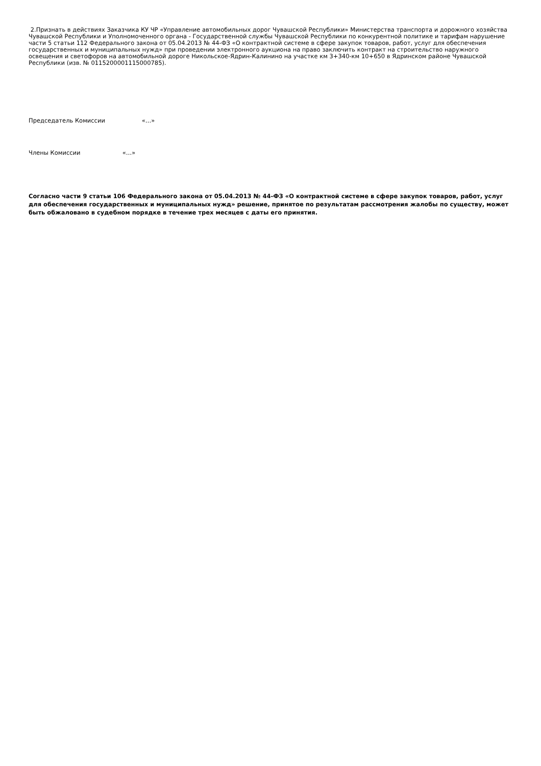2.Признать в действиях Заказчика КУ ЧР «Управление автомобильных дорог Чувашской Республики» Министерства транспорта и дорожного хозяйства Чувашской Республики и Уполномоченного органа - Государственной службы Чувашской Республики по конкурентной политике и тарифам нарушение части 5 статьи 112 Федерального закона от 05.04.2013 № 44-ФЗ «О контрактной системе в сфере закупок товаров, работ, услуг для обеспечения государственных и муниципальных нужд» при проведении электронного аукциона на право заключить контракт на строительство наружного освещения и светофоров на автомобильной дороге Никольское-Ядрин-Калинино на участке км 3+340-км 10+650 в Ядринском районе Чувашской Республики (изв. № 0115200001115000785).
Председатель Комиссии «…»
Члены Комиссии «…»
Согласно части 9 статьи 106 Федерального закона от 05.04.2013 № 44-ФЗ «О контрактной системе в сфере закупок товаров, работ, услуг для обеспечения государственных и муниципальных нужд» решение, принятое по результатам рассмотрения жалобы по существу, может быть обжаловано в судебном порядке в течение трех месяцев с даты его принятия.